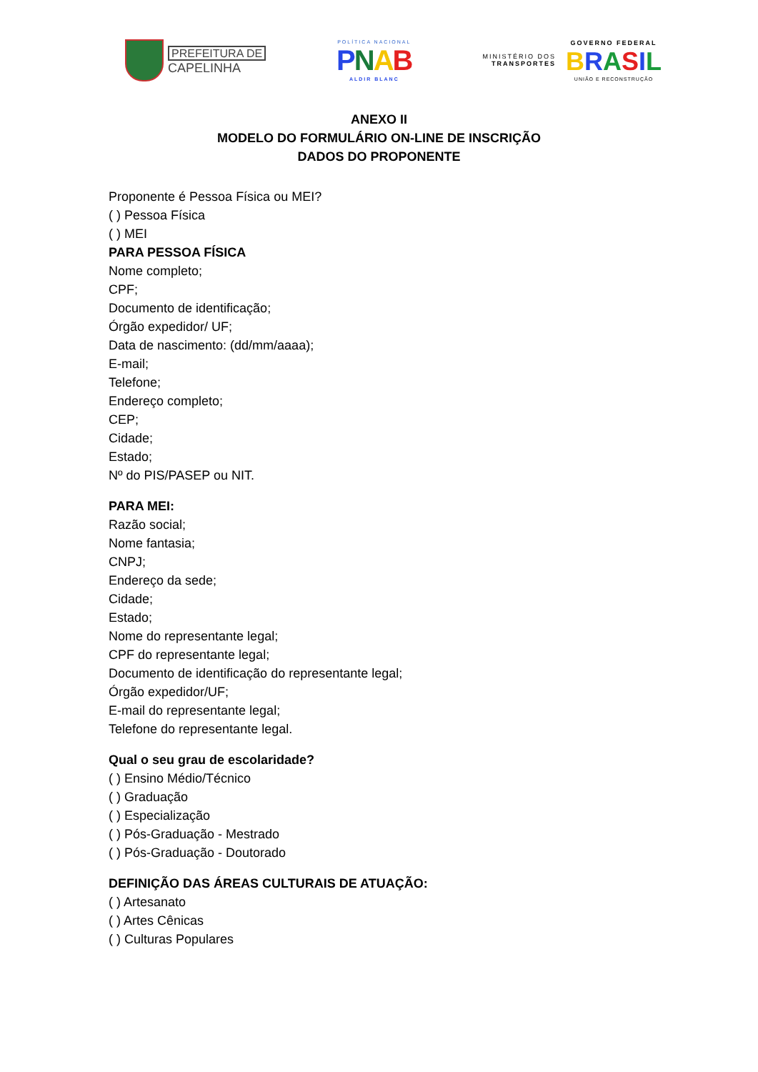PREFEITURA DE
CAPELINHA
POLÍTICA NACIONAL
PNAB
ALDIR BLANC
MINISTÉRIO DOS
TRANSPORTES
GOVERNO FEDERAL
BRASIL
UNIÃO E RECONSTRUÇÃO
ANEXO II
MODELO DO FORMULÁRIO ON-LINE DE INSCRIÇÃO
DADOS DO PROPONENTE
Proponente é Pessoa Física ou MEI?
( ) Pessoa Física
( ) MEI
PARA PESSOA FÍSICA
Nome completo;
CPF;
Documento de identificação;
Órgão expedidor/ UF;
Data de nascimento: (dd/mm/aaaa);
E-mail;
Telefone;
Endereço completo;
CEP;
Cidade;
Estado;
Nº do PIS/PASEP ou NIT.
PARA MEI:
Razão social;
Nome fantasia;
CNPJ;
Endereço da sede;
Cidade;
Estado;
Nome do representante legal;
CPF do representante legal;
Documento de identificação do representante legal;
Órgão expedidor/UF;
E-mail do representante legal;
Telefone do representante legal.
Qual o seu grau de escolaridade?
( ) Ensino Médio/Técnico
( ) Graduação
( ) Especialização
( ) Pós-Graduação - Mestrado
( ) Pós-Graduação - Doutorado
DEFINIÇÃO DAS ÁREAS CULTURAIS DE ATUAÇÃO:
( ) Artesanato
( ) Artes Cênicas
( ) Culturas Populares